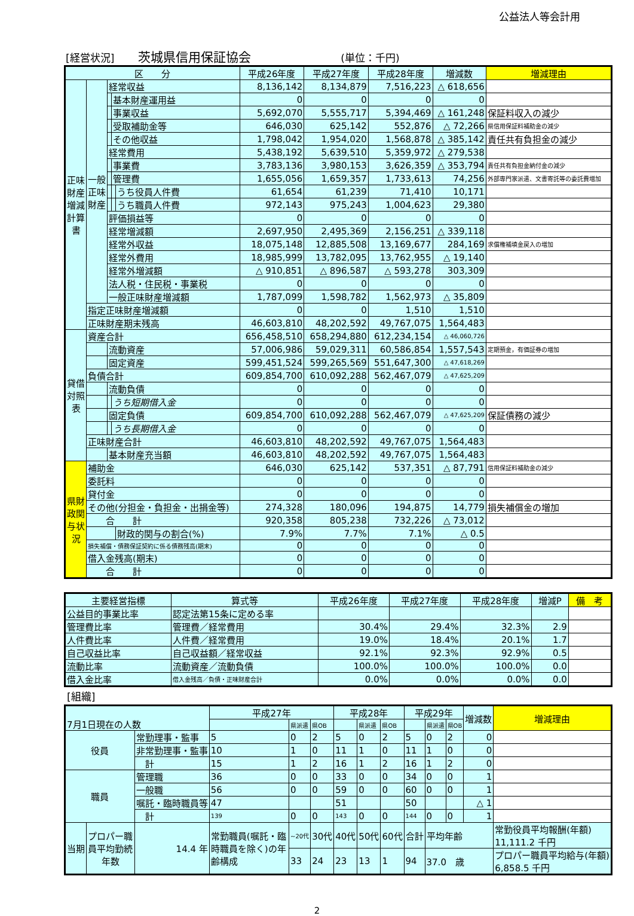公益法人等会計用
[経営状況] 茨城県信用保証協会 (単位：千円)
| 区 分 | | | | | 平成26年度 | 平成27年度 | 平成28年度 | 増減数 | 増減理由 |
| --- | --- | --- | --- | --- | --- | --- | --- | --- | --- |
| 正味財産増減計算書 | 一般正味財産 | 経常収益 | | | 8,136,142 | 8,134,879 | 7,516,223 | △ 618,656 | |
| | | | 基本財産運用益 | | 0 | 0 | 0 | 0 | |
| | | | 事業収益 | | 5,692,070 | 5,555,717 | 5,394,469 | △ 161,248 | 保証料収入の減少 |
| | | | 受取補助金等 | | 646,030 | 625,142 | 552,876 | △ 72,266 | 県信用保証料補助金の減少 |
| | | | その他収益 | | 1,798,042 | 1,954,020 | 1,568,878 | △ 385,142 | 責任共有負担金の減少 |
| | | 経常費用 | | | 5,438,192 | 5,639,510 | 5,359,972 | △ 279,538 | |
| | | | 事業費 | | 3,783,136 | 3,980,153 | 3,626,359 | △ 353,794 | 責任共有負担金納付金の減少 |
| | | | 管理費 | | 1,655,056 | 1,659,357 | 1,733,613 | 74,256 | 外部専門家派遣、文書寄託等の委託費増加 |
| | | | | うち役員人件費 | 61,654 | 61,239 | 71,410 | 10,171 | |
| | | | | うち職員人件費 | 972,143 | 975,243 | 1,004,623 | 29,380 | |
| | | 評価損益等 | | | 0 | 0 | 0 | 0 | |
| | | 経常増減額 | | | 2,697,950 | 2,495,369 | 2,156,251 | △ 339,118 | |
| | | 経常外収益 | | | 18,075,148 | 12,885,508 | 13,169,677 | 284,169 | 求償権補填金戻入の増加 |
| | | 経常外費用 | | | 18,985,999 | 13,782,095 | 13,762,955 | △ 19,140 | |
| | | 経常外増減額 | | | △ 910,851 | △ 896,587 | △ 593,278 | 303,309 | |
| | | 法人税・住民税・事業税 | | | 0 | 0 | 0 | 0 | |
| | | 一般正味財産増減額 | | | 1,787,099 | 1,598,782 | 1,562,973 | △ 35,809 | |
| | 指定正味財産増減額 | | | | 0 | 0 | 1,510 | 1,510 | |
| | 正味財産期末残高 | | | | 46,603,810 | 48,202,592 | 49,767,075 | 1,564,483 | |
| 貸借対照表 | 資産合計 | | | | 656,458,510 | 658,294,880 | 612,234,154 | △ 46,060,726 | |
| | | 流動資産 | | | 57,006,986 | 59,029,311 | 60,586,854 | 1,557,543 | 定期預金，有価証券の増加 |
| | | 固定資産 | | | 599,451,524 | 599,265,569 | 551,647,300 | △ 47,618,269 | |
| | 負債合計 | | | | 609,854,700 | 610,092,288 | 562,467,079 | △ 47,625,209 | |
| | | 流動負債 | | | 0 | 0 | 0 | 0 | |
| | | | うち短期借入金 | | 0 | 0 | 0 | 0 | |
| | | 固定負債 | | | 609,854,700 | 610,092,288 | 562,467,079 | △ 47,625,209 | 保証債務の減少 |
| | | | うち長期借入金 | | 0 | 0 | 0 | 0 | |
| | 正味財産合計 | | | | 46,603,810 | 48,202,592 | 49,767,075 | 1,564,483 | |
| | | 基本財産充当額 | | | 46,603,810 | 48,202,592 | 49,767,075 | 1,564,483 | |
| 県財政関与状況 | 補助金 | | | | 646,030 | 625,142 | 537,351 | △ 87,791 | 信用保証料補助金の減少 |
| | 委託料 | | | | 0 | 0 | 0 | 0 | |
| | 貸付金 | | | | 0 | 0 | 0 | 0 | |
| | その他(分担金・負担金・出捐金等) | | | | 274,328 | 180,096 | 194,875 | 14,779 | 損失補償金の増加 |
| | 合 計 | | | | 920,358 | 805,238 | 732,226 | △ 73,012 | |
| | | | | 財政的関与の割合(%) | 7.9% | 7.7% | 7.1% | △ 0.5 | |
| | 損失補償・債務保証契約に係る債務残高(期末) | | | | 0 | 0 | 0 | 0 | |
| | 借入金残高(期末) | | | | 0 | 0 | 0 | 0 | |
| | 合 計 | | | | 0 | 0 | 0 | 0 | |
| 主要経営指標 | 算式等 | 平成26年度 | 平成27年度 | 平成28年度 | 増減P | 備 考 |
| --- | --- | --- | --- | --- | --- | --- |
| 公益目的事業比率 | 認定法第15条に定める率 | | | | | |
| 管理費比率 | 管理費／経常費用 | 30.4% | 29.4% | 32.3% | 2.9 | |
| 人件費比率 | 人件費／経常費用 | 19.0% | 18.4% | 20.1% | 1.7 | |
| 自己収益比率 | 自己収益額／経常収益 | 92.1% | 92.3% | 92.9% | 0.5 | |
| 流動比率 | 流動資産／流動負債 | 100.0% | 100.0% | 100.0% | 0.0 | |
| 借入金比率 | 借入金残高／負債・正味財産合計 | 0.0% | 0.0% | 0.0% | 0.0 | |
[組織]
| 7月1日現在の人数 | | | 平成27年 | | | 平成28年 | | | 平成29年 | | | 増減数 | 増減理由 |
| | | | | 県派遣 | 県OB | | 県派遣 | 県OB | | 県派遣 | 県OB | | |
| 役員 | | 常勤理事・監事 | 5 | 0 | 2 | 5 | 0 | 2 | 5 | 0 | 2 | 0 | |
| | | 非常勤理事・監事 | 10 | 1 | 0 | 11 | 1 | 0 | 11 | 1 | 0 | 0 | |
| | | 計 | 15 | 1 | 2 | 16 | 1 | 2 | 16 | 1 | 2 | 0 | |
| 職員 | | 管理職 | 36 | 0 | 0 | 33 | 0 | 0 | 34 | 0 | 0 | 1 | |
| | | 一般職 | 56 | 0 | 0 | 59 | 0 | 0 | 60 | 0 | 0 | 1 | |
| | | 嘱託・臨時職員等 | 47 | | | 51 | | | 50 | | | △ 1 | |
| | | 計 | 139 | 0 | 0 | 143 | 0 | 0 | 144 | 0 | 0 | 1 | |
| 当期 | プロパー職員平均勤続年数 | 14.4 年 | 常勤職員(嘱託・臨時職員を除く)の年齢構成 | ~20代 | 30代 | 40代 | 50代 | 60代 | 合計 | 平均年齢 | | | 常勤役員平均報酬(年額) 11,111.2 千円 |
| | | | | 33 | 24 | 23 | 13 | 1 | 94 | 37.0 歳 | | | プロパー職員平均給与(年額) 6,858.5 千円 |
2